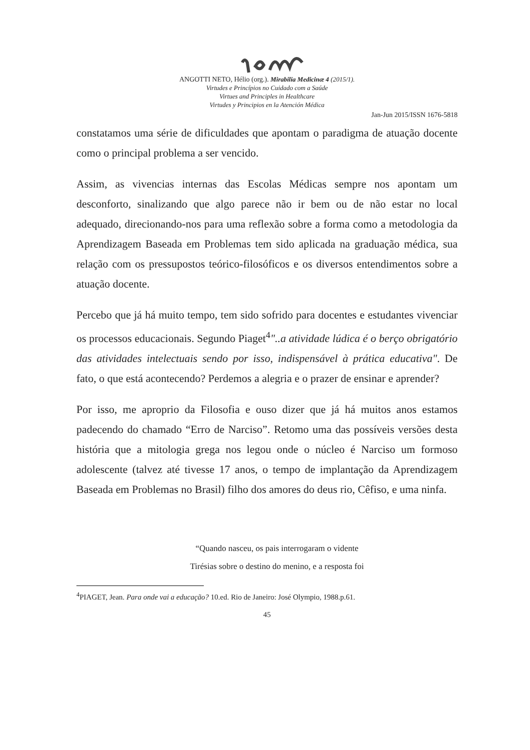ANGOTTI NETO, Hélio (org.). Mirabilia Medicinæ 4 (2015/1).
Virtudes e Princípios no Cuidado com a Saúde
Virtues and Principles in Healthcare
Virtudes y Principios en la Atención Médica
Jan-Jun 2015/ISSN 1676-5818
constatamos uma série de dificuldades que apontam o paradigma de atuação docente como o principal problema a ser vencido.
Assim, as vivencias internas das Escolas Médicas sempre nos apontam um desconforto, sinalizando que algo parece não ir bem ou de não estar no local adequado, direcionando-nos para uma reflexão sobre a forma como a metodologia da Aprendizagem Baseada em Problemas tem sido aplicada na graduação médica, sua relação com os pressupostos teórico-filosóficos e os diversos entendimentos sobre a atuação docente.
Percebo que já há muito tempo, tem sido sofrido para docentes e estudantes vivenciar os processos educacionais. Segundo Piaget<sup>4</sup>"..a atividade lúdica é o berço obrigatório das atividades intelectuais sendo por isso, indispensável à prática educativa". De fato, o que está acontecendo? Perdemos a alegria e o prazer de ensinar e aprender?
Por isso, me aproprio da Filosofia e ouso dizer que já há muitos anos estamos padecendo do chamado “Erro de Narciso”. Retomo uma das possíveis versões desta história que a mitologia grega nos legou onde o núcleo é Narciso um formoso adolescente (talvez até tivesse 17 anos, o tempo de implantação da Aprendizagem Baseada em Problemas no Brasil) filho dos amores do deus rio, Cêfiso, e uma ninfa.
“Quando nasceu, os pais interrogaram o vidente
Tirésias sobre o destino do menino, e a resposta foi
<sup>4</sup> PIAGET, Jean. Para onde vai a educação? 10.ed. Rio de Janeiro: José Olympio, 1988.p.61.
45